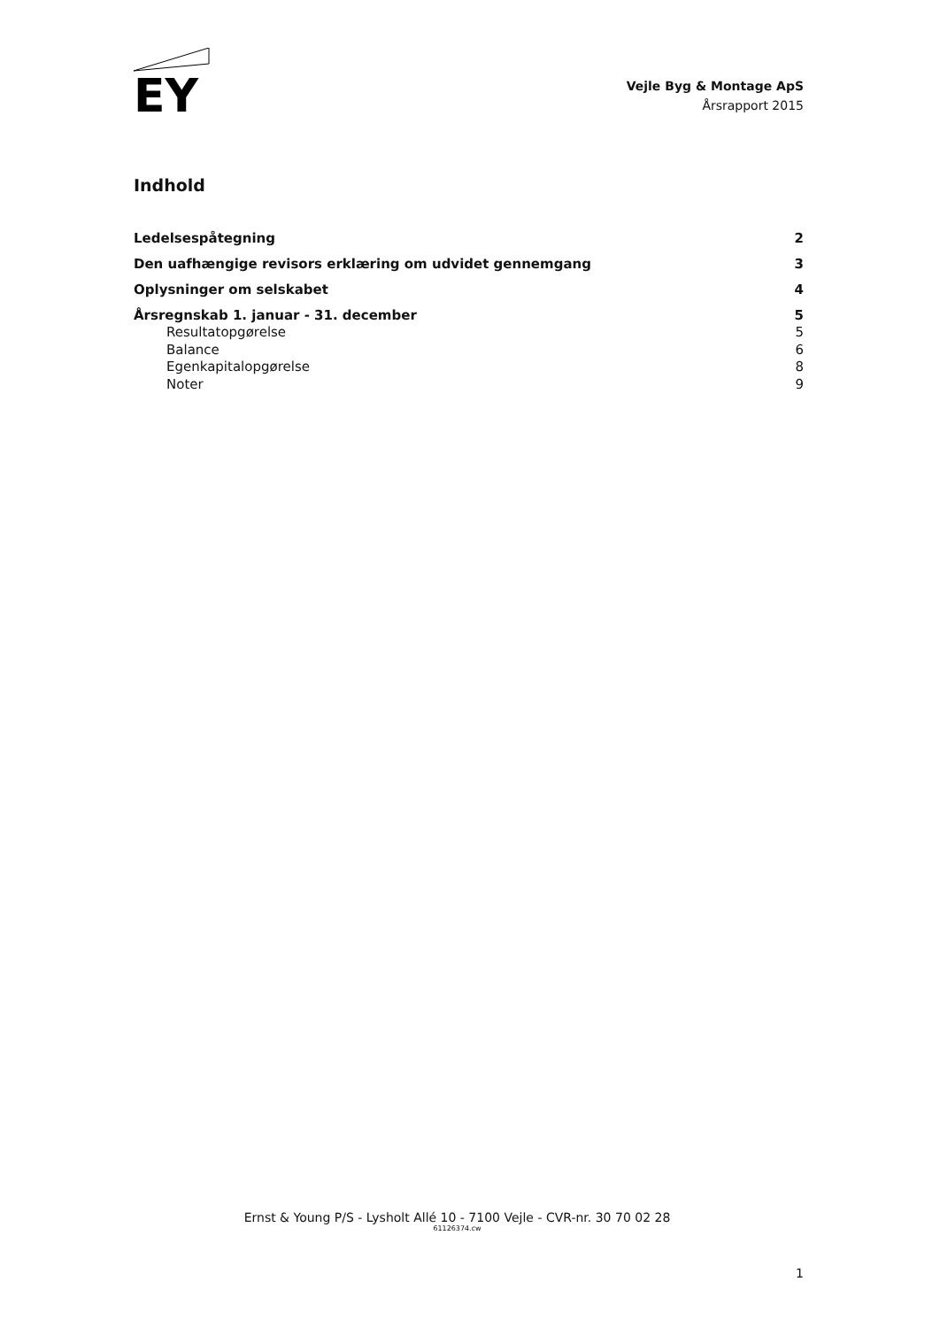EY
Vejle Byg & Montage ApS
Årsrapport 2015
Indhold
Ledelsespåtegning 2
Den uafhængige revisors erklæring om udvidet gennemgang 3
Oplysninger om selskabet 4
Årsregnskab 1. januar - 31. december 5
Resultatopgørelse 5
Balance 6
Egenkapitalopgørelse 8
Noter 9
Ernst & Young P/S - Lysholt Allé 10 - 7100 Vejle - CVR-nr. 30 70 02 28
61126374.cw
1